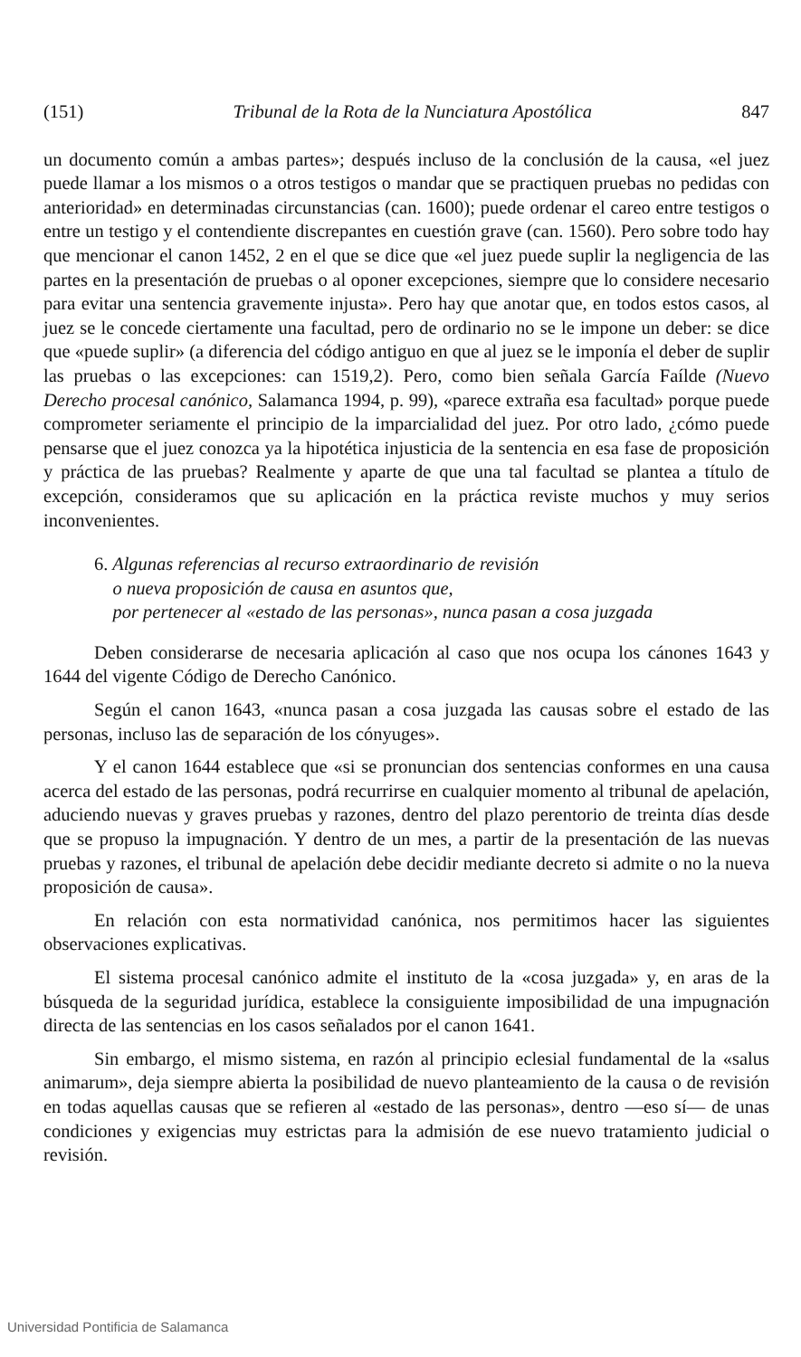(151) Tribunal de la Rota de la Nunciatura Apostólica 847
un documento común a ambas partes»; después incluso de la conclusión de la causa, «el juez puede llamar a los mismos o a otros testigos o mandar que se practiquen pruebas no pedidas con anterioridad» en determinadas circunstancias (can. 1600); puede ordenar el careo entre testigos o entre un testigo y el contendiente discrepantes en cuestión grave (can. 1560). Pero sobre todo hay que mencionar el canon 1452, 2 en el que se dice que «el juez puede suplir la negligencia de las partes en la presentación de pruebas o al oponer excepciones, siempre que lo considere necesario para evitar una sentencia gravemente injusta». Pero hay que anotar que, en todos estos casos, al juez se le concede ciertamente una facultad, pero de ordinario no se le impone un deber: se dice que «puede suplir» (a diferencia del código antiguo en que al juez se le imponía el deber de suplir las pruebas o las excepciones: can 1519,2). Pero, como bien señala García Faílde (Nuevo Derecho procesal canónico, Salamanca 1994, p. 99), «parece extraña esa facultad» porque puede comprometer seriamente el principio de la imparcialidad del juez. Por otro lado, ¿cómo puede pensarse que el juez conozca ya la hipotética injusticia de la sentencia en esa fase de proposición y práctica de las pruebas? Realmente y aparte de que una tal facultad se plantea a título de excepción, consideramos que su aplicación en la práctica reviste muchos y muy serios inconvenientes.
6. Algunas referencias al recurso extraordinario de revisión
o nueva proposición de causa en asuntos que,
por pertenecer al «estado de las personas», nunca pasan a cosa juzgada
Deben considerarse de necesaria aplicación al caso que nos ocupa los cánones 1643 y 1644 del vigente Código de Derecho Canónico.
Según el canon 1643, «nunca pasan a cosa juzgada las causas sobre el estado de las personas, incluso las de separación de los cónyuges».
Y el canon 1644 establece que «si se pronuncian dos sentencias conformes en una causa acerca del estado de las personas, podrá recurrirse en cualquier momento al tribunal de apelación, aduciendo nuevas y graves pruebas y razones, dentro del plazo perentorio de treinta días desde que se propuso la impugnación. Y dentro de un mes, a partir de la presentación de las nuevas pruebas y razones, el tribunal de apelación debe decidir mediante decreto si admite o no la nueva proposición de causa».
En relación con esta normatividad canónica, nos permitimos hacer las siguientes observaciones explicativas.
El sistema procesal canónico admite el instituto de la «cosa juzgada» y, en aras de la búsqueda de la seguridad jurídica, establece la consiguiente imposibilidad de una impugnación directa de las sentencias en los casos señalados por el canon 1641.
Sin embargo, el mismo sistema, en razón al principio eclesial fundamental de la «salus animarum», deja siempre abierta la posibilidad de nuevo planteamiento de la causa o de revisión en todas aquellas causas que se refieren al «estado de las personas», dentro —eso sí— de unas condiciones y exigencias muy estrictas para la admisión de ese nuevo tratamiento judicial o revisión.
Universidad Pontificia de Salamanca